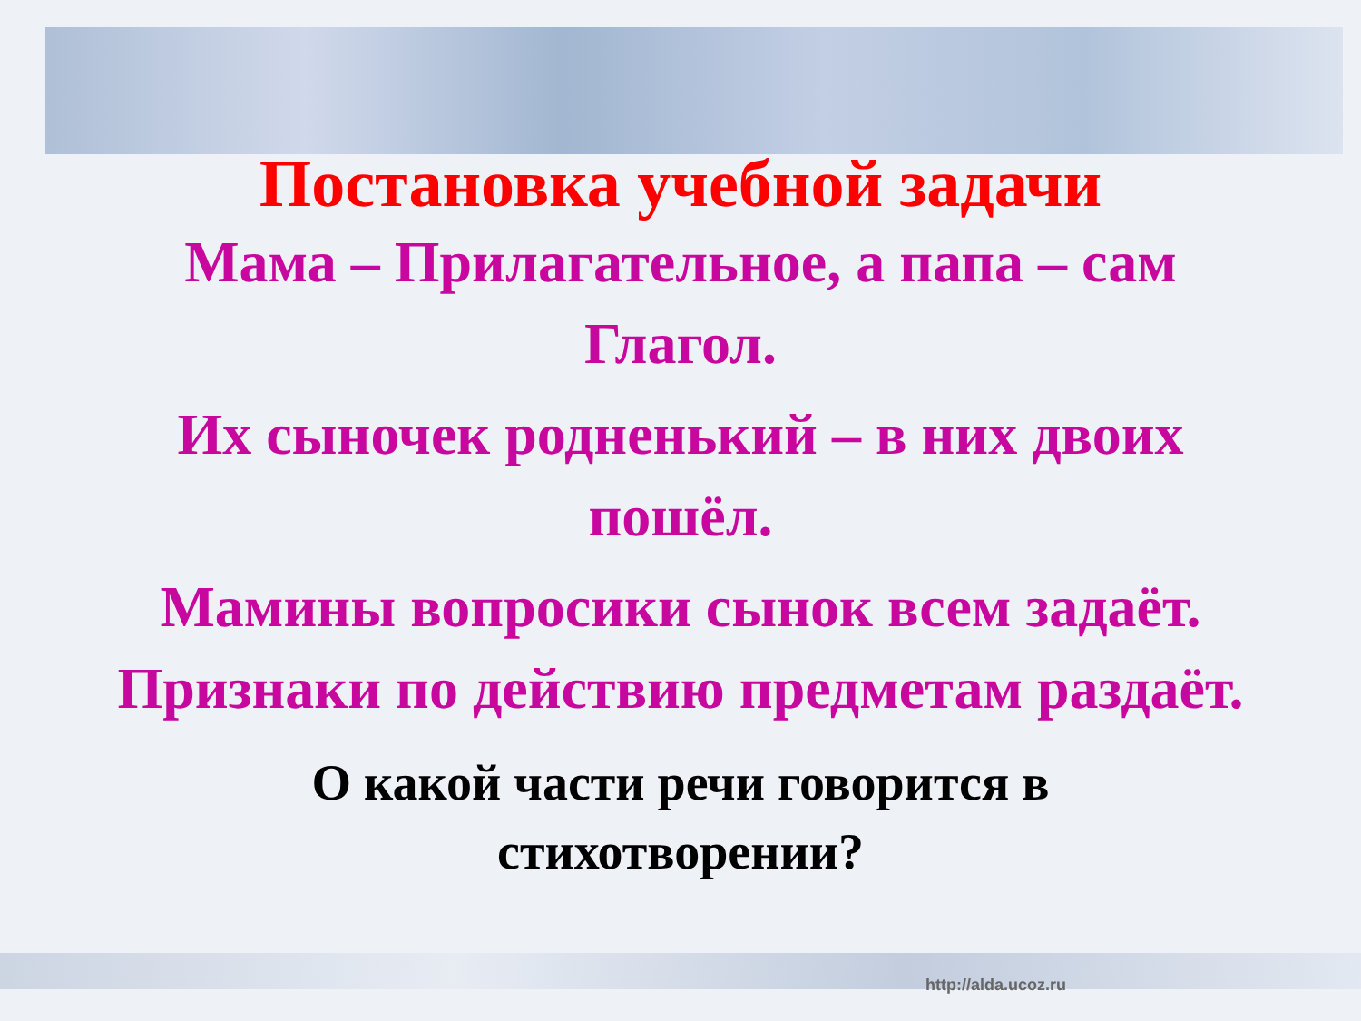Постановка учебной задачи
Мама – Прилагательное, а папа – сам Глагол.
Их сыночек родненький – в них двоих пошёл.
Мамины вопросики сынок всем задаёт.
Признаки по действию предметам раздаёт.
О какой части речи говорится в стихотворении?
http://alda.ucoz.ru